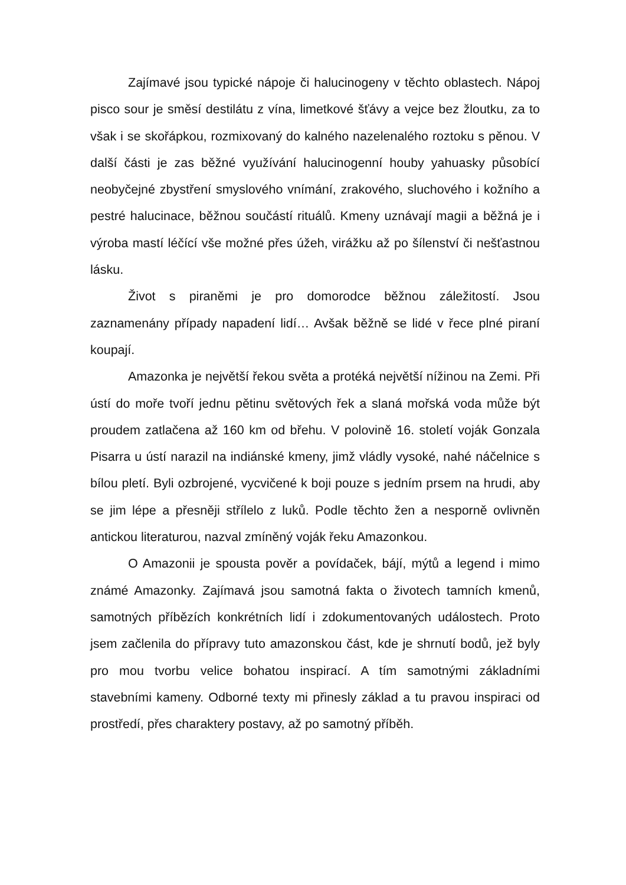Zajímavé jsou typické nápoje či halucinogeny v těchto oblastech. Nápoj pisco sour je směsí destilátu z vína, limetkové šťávy a vejce bez žloutku, za to však i se skořápkou, rozmixovaný do kalného nazelenalého roztoku s pěnou. V další části je zas běžné využívání halucinogenní houby yahuasky působící neobyčejné zbystření smyslového vnímání, zrakového, sluchového i kožního a pestré halucinace, běžnou součástí rituálů. Kmeny uznávají magii a běžná je i výroba mastí léčící vše možné přes úžeh, virážku až po šílenství či nešťastnou lásku.
Život s piraněmi je pro domorodce běžnou záležitostí. Jsou zaznamenány případy napadení lidí… Avšak běžně se lidé v řece plné piraní koupají.
Amazonka je největší řekou světa a protéká největší nížinou na Zemi. Při ústí do moře tvoří jednu pětinu světových řek a slaná mořská voda může být proudem zatlačena až 160 km od břehu. V polovině 16. století voják Gonzala Pisarra u ústí narazil na indiánské kmeny, jimž vládly vysoké, nahé náčelnice s bílou pletí. Byli ozbrojené, vycvičené k boji pouze s jedním prsem na hrudi, aby se jim lépe a přesněji střílelo z luků. Podle těchto žen a nesporně ovlivněn antickou literaturou, nazval zmíněný voják řeku Amazonkou.
O Amazonii je spousta pověr a povídaček, bájí, mýtů a legend i mimo známé Amazonky. Zajímavá jsou samotná fakta o životech tamních kmenů, samotných příbězích konkrétních lidí i zdokumentovaných událostech. Proto jsem začlenila do přípravy tuto amazonskou část, kde je shrnutí bodů, jež byly pro mou tvorbu velice bohatou inspirací. A tím samotnými základními stavebními kameny. Odborné texty mi přinesly základ a tu pravou inspiraci od prostředí, přes charaktery postavy, až po samotný příběh.